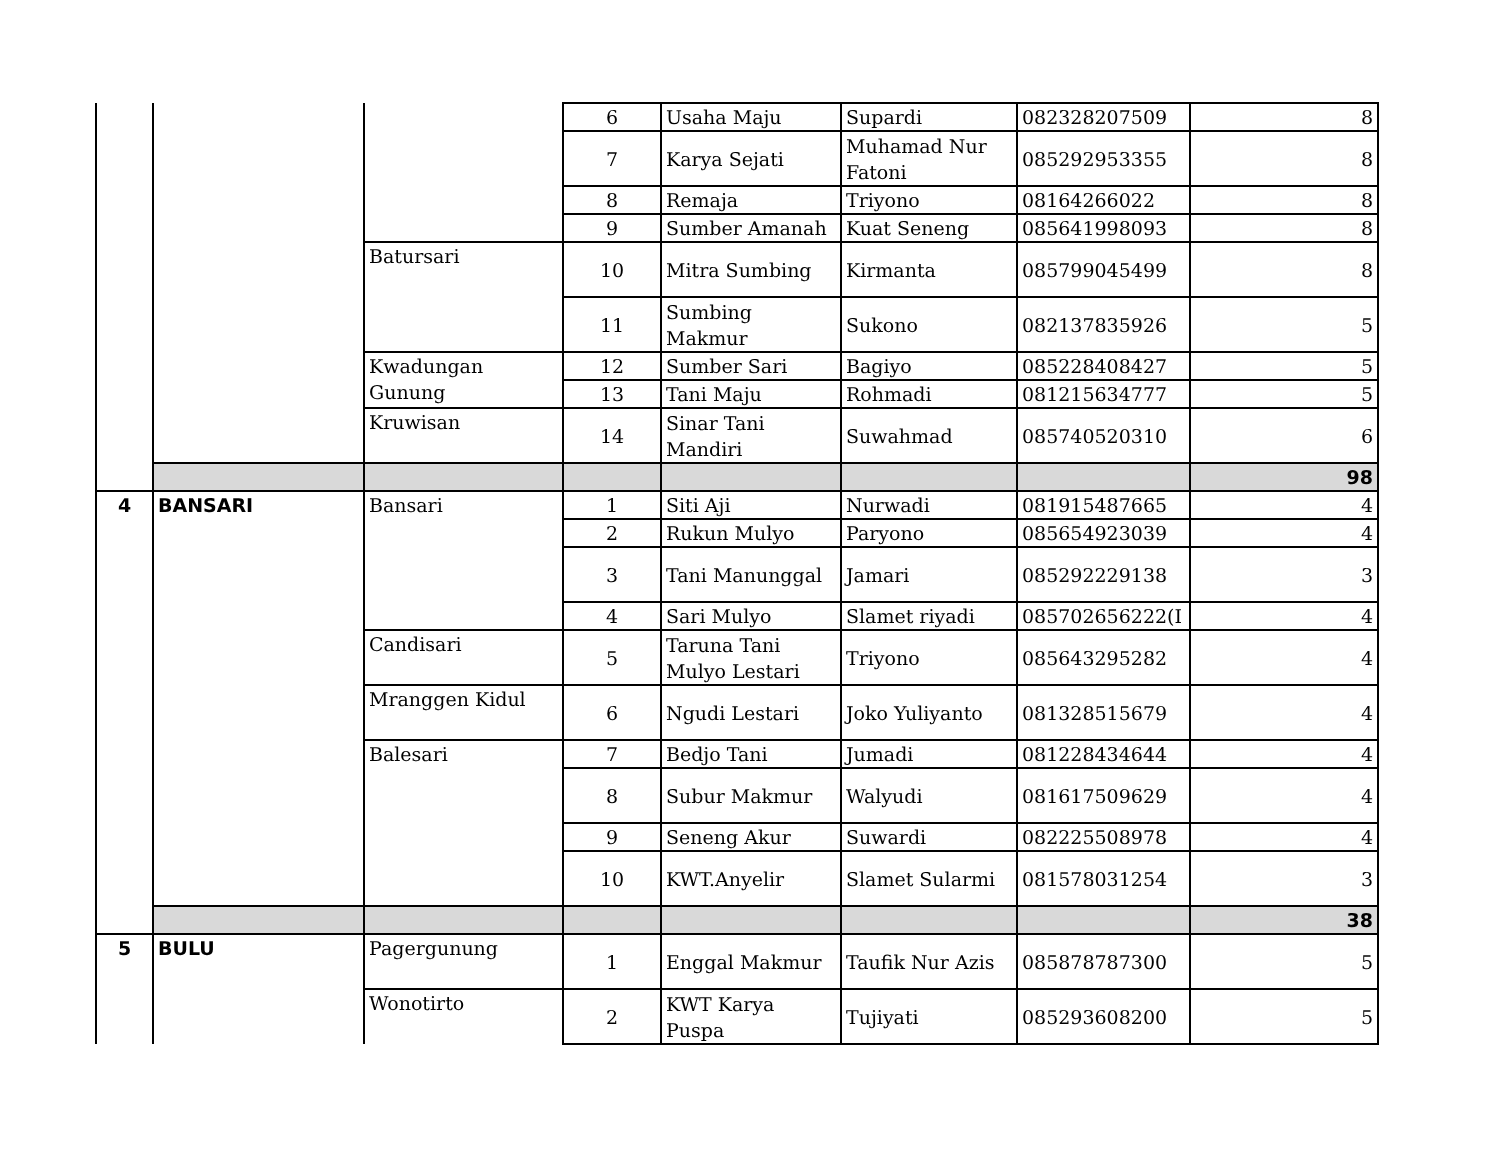| | | | 6 | Usaha Maju | Supardi | 082328207509 | 8 |
| | | | 7 | Karya Sejati | Muhamad Nur Fatoni | 085292953355 | 8 |
| | | | 8 | Remaja | Triyono | 08164266022 | 8 |
| | | | 9 | Sumber Amanah | Kuat Seneng | 085641998093 | 8 |
| | | Batursari | 10 | Mitra Sumbing | Kirmanta | 085799045499 | 8 |
| | | | 11 | Sumbing Makmur | Sukono | 082137835926 | 5 |
| | | Kwadungan Gunung | 12 | Sumber Sari | Bagiyo | 085228408427 | 5 |
| | | | 13 | Tani Maju | Rohmadi | 081215634777 | 5 |
| | | Kruwisan | 14 | Sinar Tani Mandiri | Suwahmad | 085740520310 | 6 |
| | | | | | | | 98 |
| 4 | BANSARI | Bansari | 1 | Siti Aji | Nurwadi | 081915487665 | 4 |
| | | | 2 | Rukun Mulyo | Paryono | 085654923039 | 4 |
| | | | 3 | Tani Manunggal | Jamari | 085292229138 | 3 |
| | | | 4 | Sari Mulyo | Slamet riyadi | 085702656222(I | 4 |
| | | Candisari | 5 | Taruna Tani Mulyo Lestari | Triyono | 085643295282 | 4 |
| | | Mranggen Kidul | 6 | Ngudi Lestari | Joko Yuliyanto | 081328515679 | 4 |
| | | Balesari | 7 | Bedjo Tani | Jumadi | 081228434644 | 4 |
| | | | 8 | Subur Makmur | Walyudi | 081617509629 | 4 |
| | | | 9 | Seneng Akur | Suwardi | 082225508978 | 4 |
| | | | 10 | KWT.Anyelir | Slamet Sularmi | 081578031254 | 3 |
| | | | | | | | 38 |
| 5 | BULU | Pagergunung | 1 | Enggal Makmur | Taufik Nur Azis | 085878787300 | 5 |
| | | Wonotirto | 2 | KWT Karya Puspa | Tujiyati | 085293608200 | 5 |